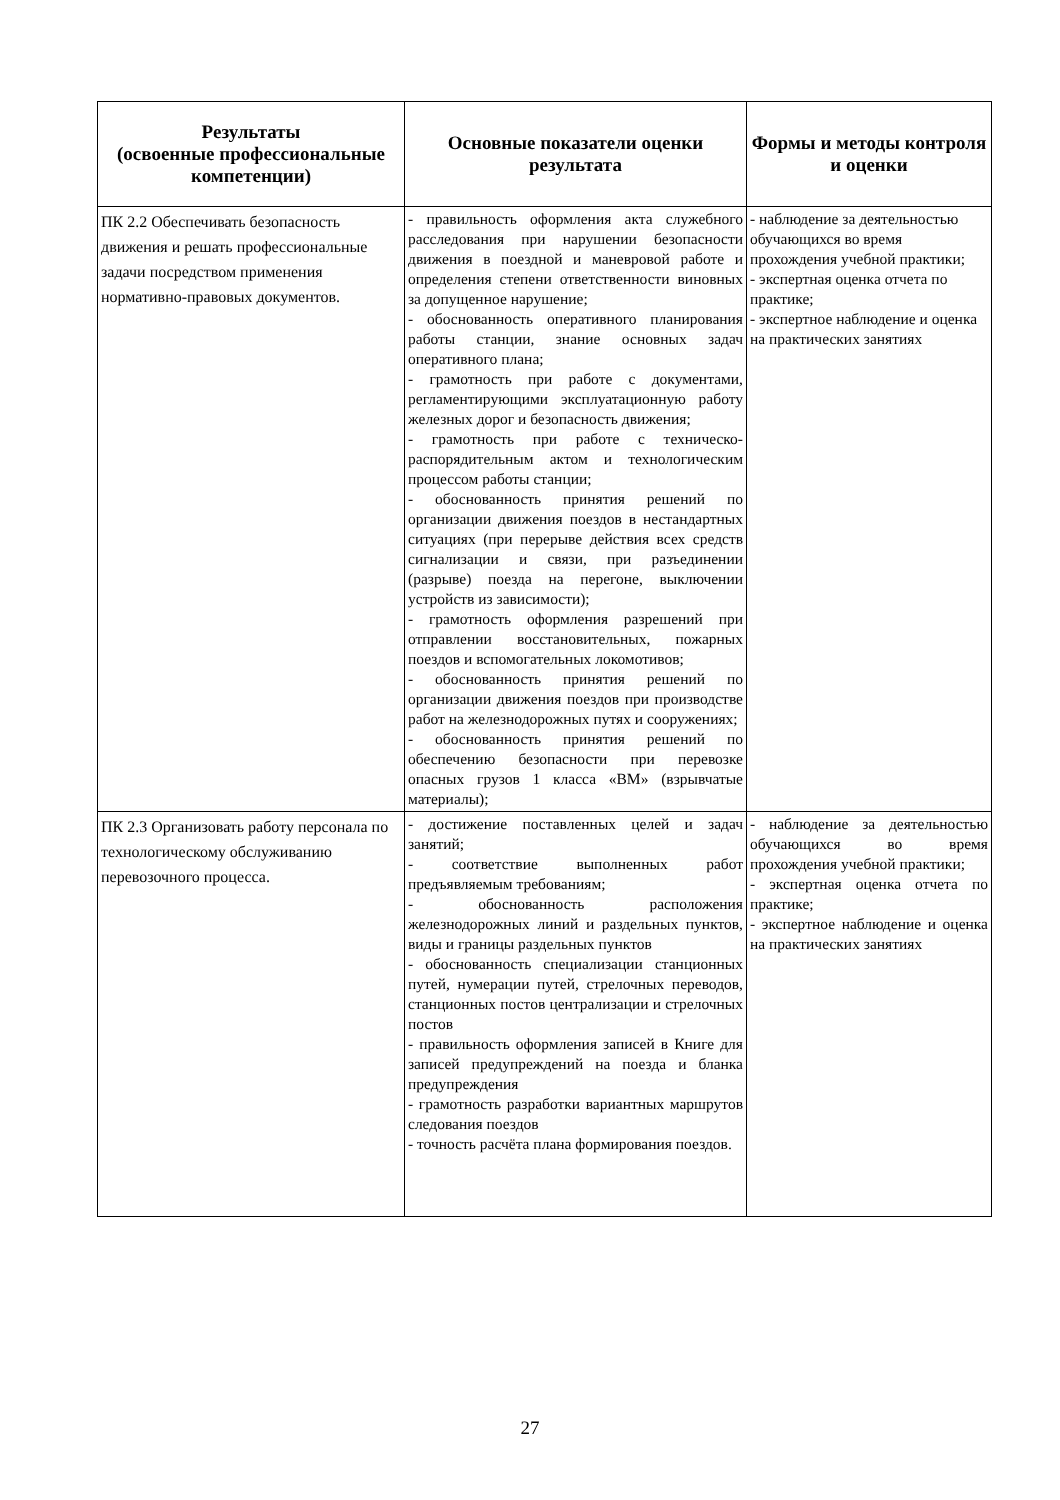| Результаты (освоенные профессиональные компетенции) | Основные показатели оценки результата | Формы и методы контроля и оценки |
| --- | --- | --- |
| ПК 2.2 Обеспечивать безопасность движения и решать профессиональные задачи посредством применения нормативно-правовых документов. | - правильность оформления акта служебного расследования при нарушении безопасности движения в поездной и маневровой работе и определения степени ответственности виновных за допущенное нарушение; - обоснованность оперативного планирования работы станции, знание основных задач оперативного плана; - грамотность при работе с документами, регламентирующими эксплуатационную работу железных дорог и безопасность движения; - грамотность при работе с техническо-распорядительным актом и технологическим процессом работы станции; - обоснованность принятия решений по организации движения поездов в нестандартных ситуациях (при перерыве действия всех средств сигнализации и связи, при разъединении (разрыве) поезда на перегоне, выключении устройств из зависимости); - грамотность оформления разрешений при отправлении восстановительных, пожарных поездов и вспомогательных локомотивов; - обоснованность принятия решений по организации движения поездов при производстве работ на железнодорожных путях и сооружениях; - обоснованность принятия решений по обеспечению безопасности при перевозке опасных грузов 1 класса «ВМ» (взрывчатые материалы); | - наблюдение за деятельностью обучающихся во время прохождения учебной практики; - экспертная оценка отчета по практике; - экспертное наблюдение и оценка на практических занятиях |
| ПК 2.3 Организовать работу персонала по технологическому обслуживанию перевозочного процесса. | - достижение поставленных целей и задач занятий; - соответствие выполненных работ предъявляемым требованиям; - обоснованность расположения железнодорожных линий и раздельных пунктов, виды и границы раздельных пунктов - обоснованность специализации станционных путей, нумерации путей, стрелочных переводов, станционных постов централизации и стрелочных постов - правильность оформления записей в Книге для записей предупреждений на поезда и бланка предупреждения - грамотность разработки вариантных маршрутов следования поездов - точность расчёта плана формирования поездов. | - наблюдение за деятельностью обучающихся во время прохождения учебной практики; - экспертная оценка отчета по практике; - экспертное наблюдение и оценка на практических занятиях |
27